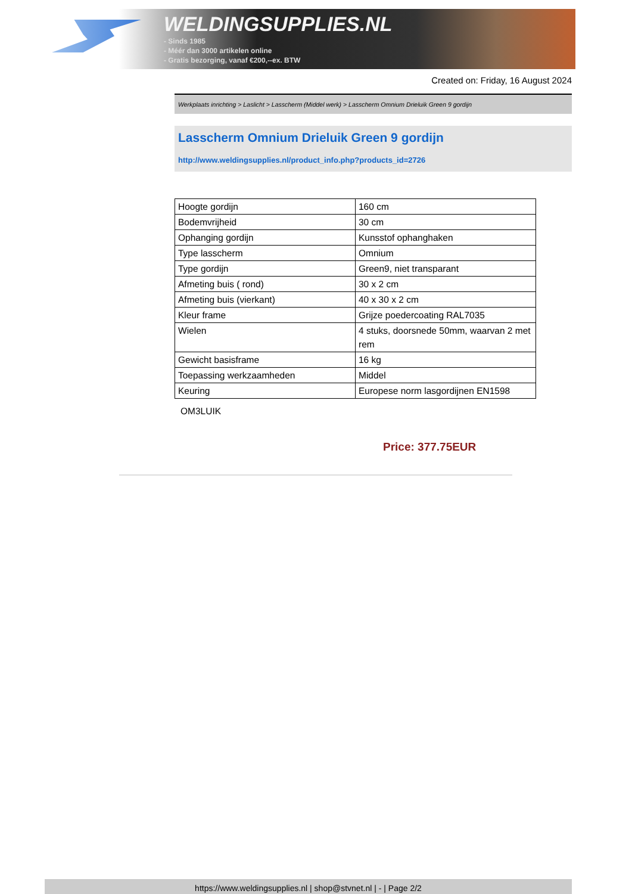WELDINGSUPPLIES.NL
- Sinds 1985
- Méér dan 3000 artikelen online
- Gratis bezorging, vanaf €200,--ex. BTW
Created on: Friday, 16 August 2024
Werkplaats inrichting > Laslicht > Lasscherm (Middel werk) > Lasscherm Omnium Drieluik Green 9 gordijn
Lasscherm Omnium Drieluik Green 9 gordijn
http://www.weldingsupplies.nl/product_info.php?products_id=2726
| Hoogte gordijn | 160 cm |
| Bodemvrijheid | 30 cm |
| Ophanging gordijn | Kunsstof ophanghaken |
| Type lasscherm | Omnium |
| Type gordijn | Green9, niet transparant |
| Afmeting buis ( rond) | 30 x 2 cm |
| Afmeting buis (vierkant) | 40 x 30 x 2 cm |
| Kleur frame | Grijze poedercoating RAL7035 |
| Wielen | 4 stuks, doorsnede 50mm, waarvan 2 met rem |
| Gewicht basisframe | 16 kg |
| Toepassing werkzaamheden | Middel |
| Keuring | Europese norm lasgordijnen EN1598 |
OM3LUIK
Price: 377.75EUR
https://www.weldingsupplies.nl | shop@stvnet.nl | - | Page 2/2